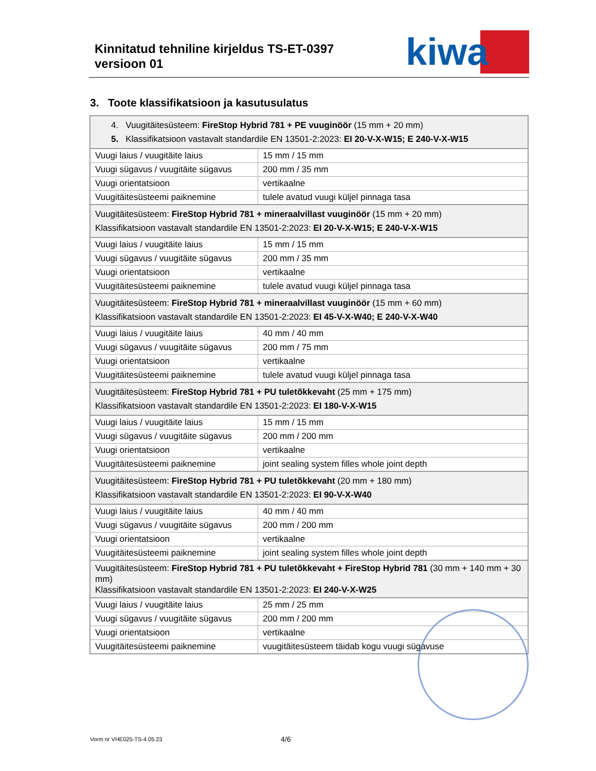Kinnitatud tehniline kirjeldus TS-ET-0397
versioon 01
kiwa
3. Toote klassifikatsioon ja kasutusulatus
| 4. Vuugitäitesüsteem: FireStop Hybrid 781 + PE vuuginöör (15 mm + 20 mm) 5. Klassifikatsioon vastavalt standardile EN 13501-2:2023: EI 20-V-X-W15; E 240-V-X-W15 | |
| Vuugi laius / vuugitäite laius | 15 mm / 15 mm |
| Vuugi sügavus / vuugitäite sügavus | 200 mm / 35 mm |
| Vuugi orientatsioon | vertikaalne |
| Vuugitäitesüsteemi paiknemine | tulele avatud vuugi küljel pinnaga tasa |
| Vuugitäitesüsteem: FireStop Hybrid 781 + mineraalvillast vuuginöör (15 mm + 20 mm) Klassifikatsioon vastavalt standardile EN 13501-2:2023: EI 20-V-X-W15; E 240-V-X-W15 | |
| Vuugi laius / vuugitäite laius | 15 mm / 15 mm |
| Vuugi sügavus / vuugitäite sügavus | 200 mm / 35 mm |
| Vuugi orientatsioon | vertikaalne |
| Vuugitäitesüsteemi paiknemine | tulele avatud vuugi küljel pinnaga tasa |
| Vuugitäitesüsteem: FireStop Hybrid 781 + mineraalvillast vuuginöör (15 mm + 60 mm) Klassifikatsioon vastavalt standardile EN 13501-2:2023: EI 45-V-X-W40; E 240-V-X-W40 | |
| Vuugi laius / vuugitäite laius | 40 mm / 40 mm |
| Vuugi sügavus / vuugitäite sügavus | 200 mm / 75 mm |
| Vuugi orientatsioon | vertikaalne |
| Vuugitäitesüsteemi paiknemine | tulele avatud vuugi küljel pinnaga tasa |
| Vuugitäitesüsteem: FireStop Hybrid 781 + PU tuletõkkevaht (25 mm + 175 mm) Klassifikatsioon vastavalt standardile EN 13501-2:2023: EI 180-V-X-W15 | |
| Vuugi laius / vuugitäite laius | 15 mm / 15 mm |
| Vuugi sügavus / vuugitäite sügavus | 200 mm / 200 mm |
| Vuugi orientatsioon | vertikaalne |
| Vuugitäitesüsteemi paiknemine | joint sealing system filles whole joint depth |
| Vuugitäitesüsteem: FireStop Hybrid 781 + PU tuletõkkevaht (20 mm + 180 mm) Klassifikatsioon vastavalt standardile EN 13501-2:2023: EI 90-V-X-W40 | |
| Vuugi laius / vuugitäite laius | 40 mm / 40 mm |
| Vuugi sügavus / vuugitäite sügavus | 200 mm / 200 mm |
| Vuugi orientatsioon | vertikaalne |
| Vuugitäitesüsteemi paiknemine | joint sealing system filles whole joint depth |
| Vuugitäitesüsteem: FireStop Hybrid 781 + PU tuletõkkevaht + FireStop Hybrid 781 (30 mm + 140 mm + 30 mm) Klassifikatsioon vastavalt standardile EN 13501-2:2023: EI 240-V-X-W25 | |
| Vuugi laius / vuugitäite laius | 25 mm / 25 mm |
| Vuugi sügavus / vuugitäite sügavus | 200 mm / 200 mm |
| Vuugi orientatsioon | vertikaalne |
| Vuugitäitesüsteemi paiknemine | vuugitäitesüsteem täidab kogu vuugi sügavuse |
Vorm nr VHE025-TS-4 05.23 4/6